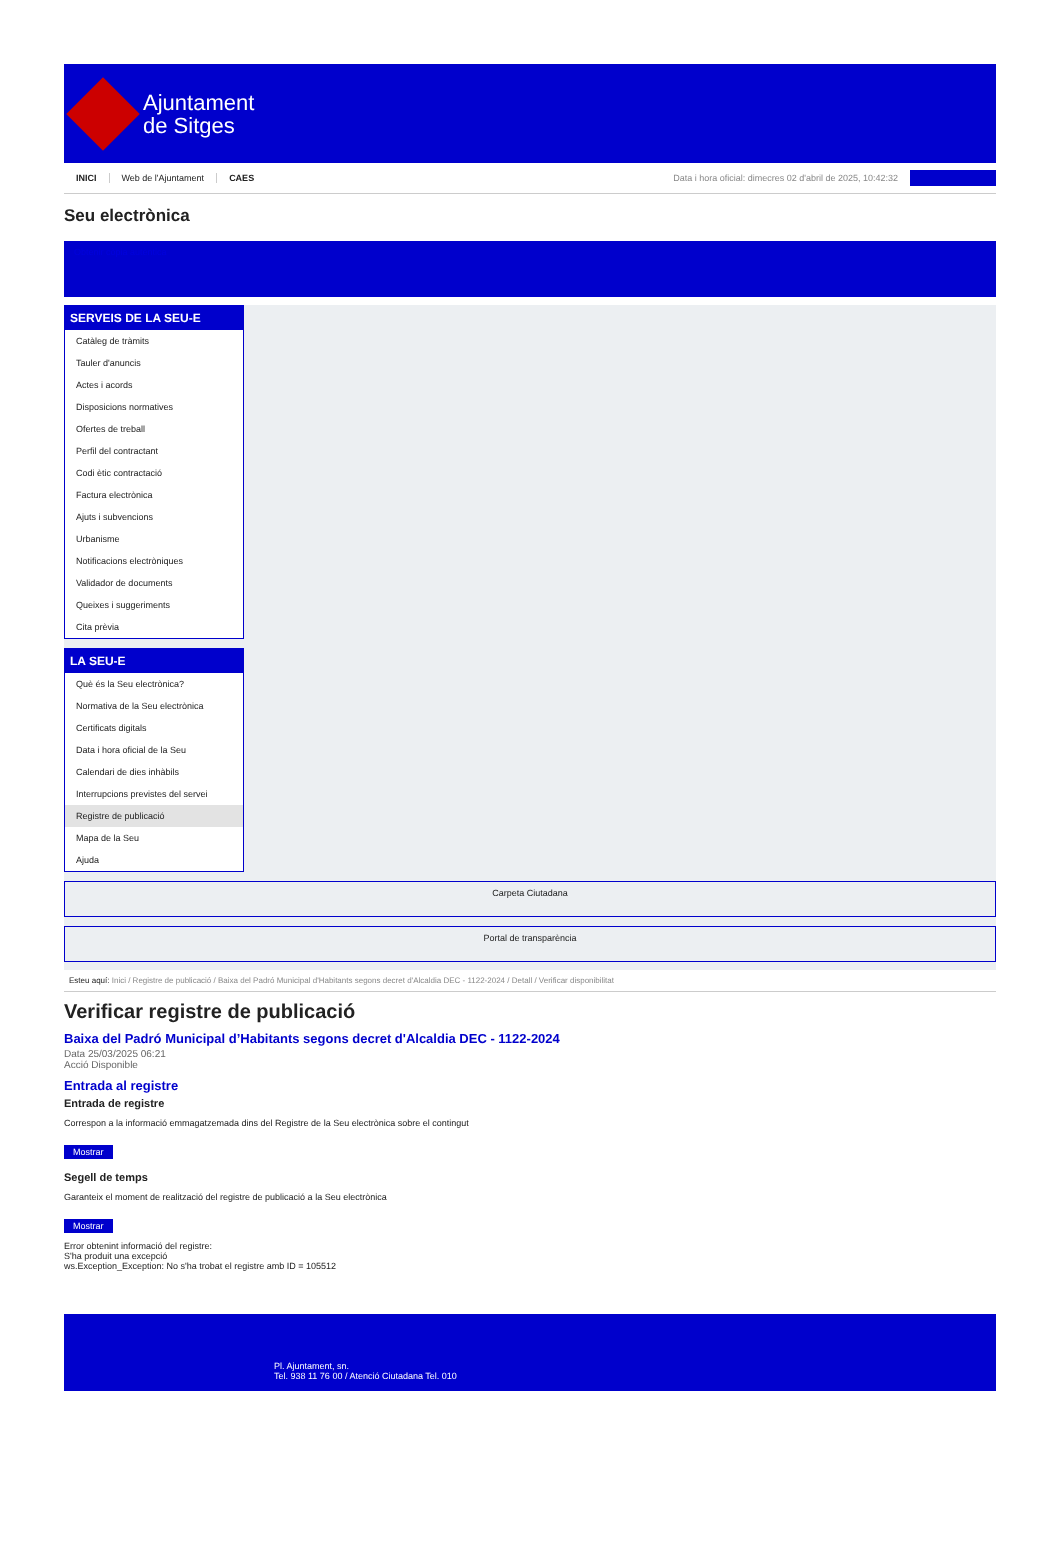Ajuntament
de Sitges
INICI Web de l'Ajuntament CAES Data i hora oficial: dimecres 02 d'abril de 2025, 10:42:32
Seu electrònica
Obtenir còpia autèntica
SERVEIS DE LA SEU-E
Catàleg de tràmits
Tauler d'anuncis
Actes i acords
Disposicions normatives
Ofertes de treball
Perfil del contractant
Codi ètic contractació
Factura electrònica
Ajuts i subvencions
Urbanisme
Notificacions electròniques
Validador de documents
Queixes i suggeriments
Cita prèvia
LA SEU-E
Què és la Seu electrònica?
Normativa de la Seu electrònica
Certificats digitals
Data i hora oficial de la Seu
Calendari de dies inhàbils
Interrupcions previstes del servei
Registre de publicació
Mapa de la Seu
Ajuda
Carpeta Ciutadana
Portal de transparència
Esteu aquí: Inici / Registre de publicació / Baixa del Padró Municipal d'Habitants segons decret d'Alcaldia DEC - 1122-2024 / Detall / Verificar disponibilitat
Verificar registre de publicació
Baixa del Padró Municipal d’Habitants segons decret d'Alcaldia DEC - 1122-2024
Data 25/03/2025 06:21
Acció Disponible
Entrada al registre
Entrada de registre
Correspon a la informació emmagatzemada dins del Registre de la Seu electrònica sobre el contingut
Mostrar
Segell de temps
Garanteix el moment de realització del registre de publicació a la Seu electrònica
Mostrar
Error obtenint informació del registre:
S'ha produit una excepció
ws.Exception_Exception: No s'ha trobat el registre amb ID = 105512
Pl. Ajuntament, sn.
Tel. 938 11 76 00 / Atenció Ciutadana Tel. 010